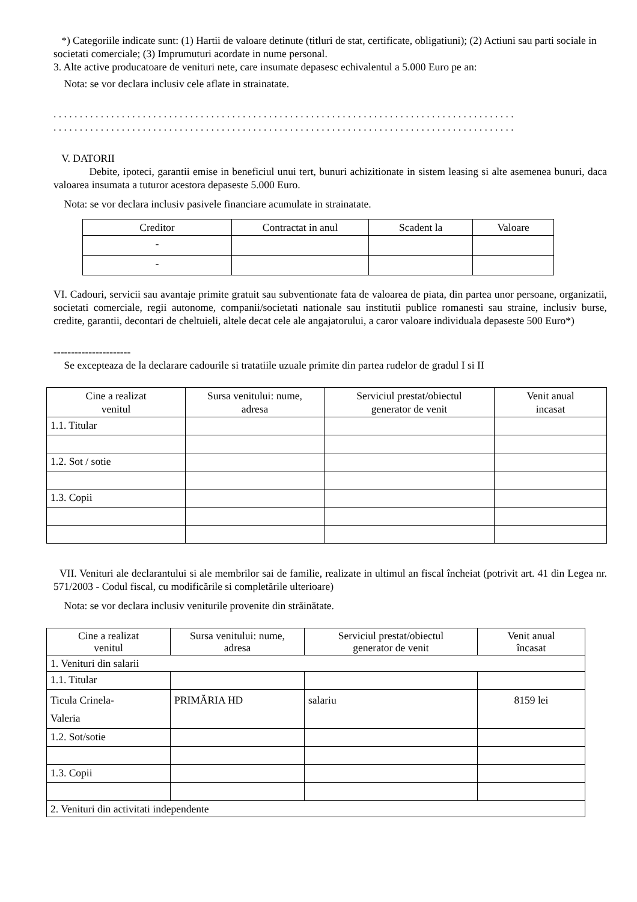*) Categoriile indicate sunt: (1) Hartii de valoare detinute (titluri de stat, certificate, obligatiuni); (2) Actiuni sau parti sociale in societati comerciale; (3) Imprumuturi acordate in nume personal.
3. Alte active producatoare de venituri nete, care insumate depasesc echivalentul a 5.000 Euro pe an:
Nota: se vor declara inclusiv cele aflate in strainatate.
. . . . . . . . . . . . . . . . . . . . . . . . . . . . . . . . . . . . . . . . . . . . . . . . . . . . . . . . . . . . . . . . . . . . . . . . . . . . . . . . . . . . . . . .
. . . . . . . . . . . . . . . . . . . . . . . . . . . . . . . . . . . . . . . . . . . . . . . . . . . . . . . . . . . . . . . . . . . . . . . . . . . . . . . . . . . . . . . .
V. DATORII
Debite, ipoteci, garantii emise in beneficiul unui tert, bunuri achizitionate in sistem leasing si alte asemenea bunuri, daca valoarea insumata a tuturor acestora depaseste 5.000 Euro.
Nota: se vor declara inclusiv pasivele financiare acumulate in strainatate.
| Creditor | Contractat in anul | Scadent la | Valoare |
| --- | --- | --- | --- |
| - | | | |
| - | | | |
VI. Cadouri, servicii sau avantaje primite gratuit sau subventionate fata de valoarea de piata, din partea unor persoane, organizatii, societati comerciale, regii autonome, companii/societati nationale sau institutii publice romanesti sau straine, inclusiv burse, credite, garantii, decontari de cheltuieli, altele decat cele ale angajatorului, a caror valoare individuala depaseste 500 Euro*)
----------------------
Se excepteaza de la declarare cadourile si tratatiile uzuale primite din partea rudelor de gradul I si II
| Cine a realizat venitul | Sursa venitului: nume, adresa | Serviciul prestat/obiectul generator de venit | Venit anual incasat |
| --- | --- | --- | --- |
| 1.1. Titular | | | |
| 1.2. Sot / sotie | | | |
| 1.3. Copii | | | |
VII. Venituri ale declarantului si ale membrilor sai de familie, realizate in ultimul an fiscal încheiat (potrivit art. 41 din Legea nr. 571/2003 - Codul fiscal, cu modificările si completările ulterioare)
Nota: se vor declara inclusiv veniturile provenite din străinătate.
| Cine a realizat venitul | Sursa venitului: nume, adresa | Serviciul prestat/obiectul generator de venit | Venit anual încasat |
| --- | --- | --- | --- |
| 1. Venituri din salarii | | | |
| 1.1. Titular | | | |
| Ticula Crinela- Valeria | PRIMĂRIA HD | salariu | 8159 lei |
| 1.2. Sot/sotie | | | |
| 1.3. Copii | | | |
| 2. Venituri din activitati independente | | | |